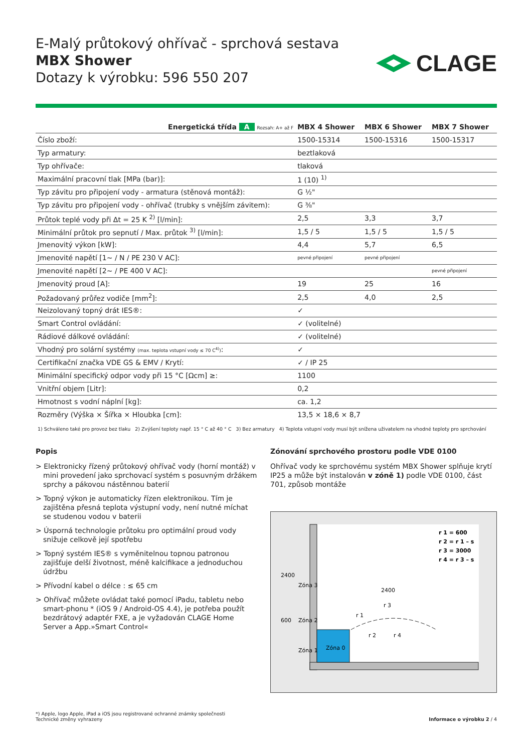E-Malý průtokový ohřívač - sprchová sestava
MBX Shower
Dotazy k výrobku: 596 550 207
CLAGE
| Energetická třída A Rozsah: A+ až F | MBX 4 Shower | MBX 6 Shower | MBX 7 Shower |
| --- | --- | --- | --- |
| Číslo zboží: | 1500-15314 | 1500-15316 | 1500-15317 |
| Typ armatury: | beztlaková | | |
| Typ ohřívače: | tlaková | | |
| Maximální pracovní tlak [MPa (bar)]: | 1 (10) <sup>1)</sup> | | |
| Typ závitu pro připojení vody - armatura (stěnová montáž): | G ½" | | |
| Typ závitu pro připojení vody - ohřívač (trubky s vnějším závitem): | G ⅜" | | |
| Průtok teplé vody při Δt = 25 K <sup>2)</sup> [l/min]: | 2,5 | 3,3 | 3,7 |
| Minimální průtok pro sepnutí / Max. průtok <sup>3)</sup> [l/min]: | 1,5 / 5 | 1,5 / 5 | 1,5 / 5 |
| Jmenovitý výkon [kW]: | 4,4 | 5,7 | 6,5 |
| Jmenovité napětí [1~ / N / PE 230 V AC]: | pevné připojení | pevné připojení | |
| Jmenovité napětí [2~ / PE 400 V AC]: | | | pevné připojení |
| Jmenovitý proud [A]: | 19 | 25 | 16 |
| Požadovaný průřez vodiče [mm<sup>2</sup>]: | 2,5 | 4,0 | 2,5 |
| Neizolovaný topný drát IES®: | ✓ | | |
| Smart Control ovládání: | ✓ (volitelné) | | |
| Rádiové dálkové ovládání: | ✓ (volitelné) | | |
| Vhodný pro solární systémy (max. teplota vstupní vody ≤ 70 C<sup>4)</sup>) : | ✓ | | |
| Certifikační značka VDE GS & EMV / Krytí: | ✓ / IP 25 | | |
| Minimální specifický odpor vody při 15 °C [Ωcm] ≥: | 1100 | | |
| Vnitřní objem [Litr]: | 0,2 | | |
| Hmotnost s vodní náplní [kg]: | ca. 1,2 | | |
| Rozměry (Výška × Šířka × Hloubka [cm]: | 13,5 × 18,6 × 8,7 | | |
1) Schváleno také pro provoz bez tlaku 2) Zvýšení teploty např. 15 ° C až 40 ° C 3) Bez armatury 4) Teplota vstupní vody musí být snížena uživatelem na vhodné teploty pro sprchování
Popis
> Elektronicky řízený průtokový ohřívač vody (horní montáž) v mini provedení jako sprchovací systém s posuvným držákem sprchy a pákovou nástěnnou baterií
> Topný výkon je automaticky řízen elektronikou. Tím je zajištěna přesná teplota výstupní vody, není nutné míchat se studenou vodou v baterii
> Úsporná technologie průtoku pro optimální proud vody snižuje celkově její spotřebu
> Topný systém IES® s vyměnitelnou topnou patronou zajišťuje delší životnost, méně kalcifikace a jednoduchou údržbu
> Přívodní kabel o délce : ≤ 65 cm
> Ohřívač můžete ovládat také pomocí iPadu, tabletu nebo smart-phonu * (iOS 9 / Android-OS 4.4), je potřeba použít bezdrátový adaptér FXE, a je vyžadován CLAGE Home Server a App.»Smart Control«
Zónování sprchového prostoru podle VDE 0100
Ohřívač vody ke sprchovému systém MBX Shower splňuje krytí IP25 a může být instalován v zóně 1) podle VDE 0100, část 701, způsob montáže
r 1 = 600
r 2 = r 1 – s
r 3 = 3000
r 4 = r 3 – s
2400
600
Zóna 3
Zóna 2
Zóna 1
Zóna 0
2400
r 3
r 1
r 2
r 4
*) Apple, logo Apple, iPad a iOS jsou registrované ochranné známky společnosti
Technické změny vyhrazeny
Informace o výrobku 2 / 4